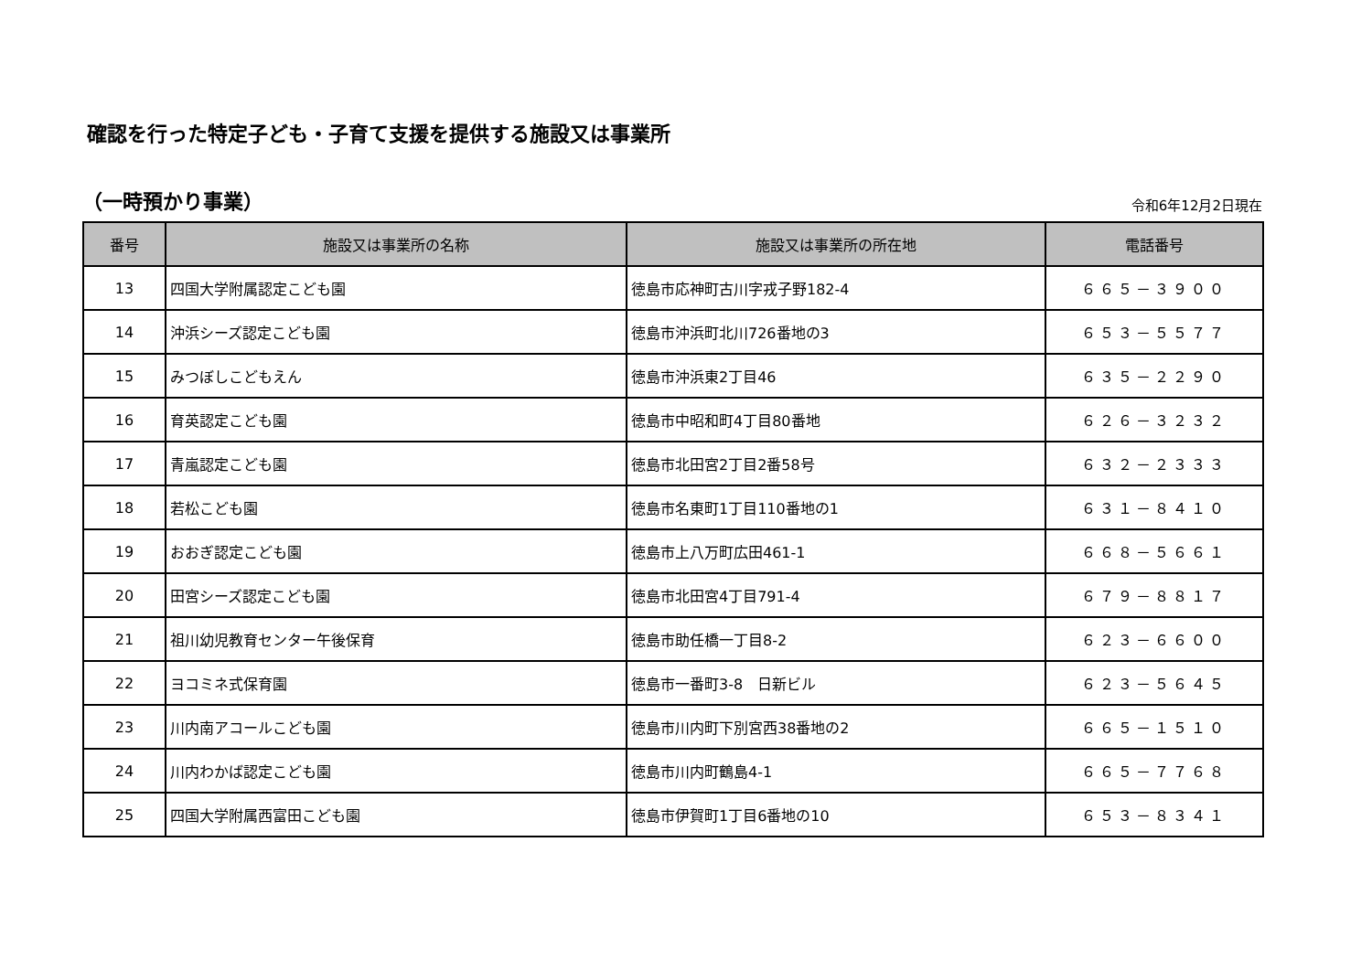確認を行った特定子ども・子育て支援を提供する施設又は事業所
（一時預かり事業） 令和6年12月2日現在
| 番号 | 施設又は事業所の名称 | 施設又は事業所の所在地 | 電話番号 |
| --- | --- | --- | --- |
| 13 | 四国大学附属認定こども園 | 徳島市応神町古川字戎子野182-4 | ６６５－３９００ |
| 14 | 沖浜シーズ認定こども園 | 徳島市沖浜町北川726番地の3 | ６５３－５５７７ |
| 15 | みつぼしこどもえん | 徳島市沖浜東2丁目46 | ６３５－２２９０ |
| 16 | 育英認定こども園 | 徳島市中昭和町4丁目80番地 | ６２６－３２３２ |
| 17 | 青嵐認定こども園 | 徳島市北田宮2丁目2番58号 | ６３２－２３３３ |
| 18 | 若松こども園 | 徳島市名東町1丁目110番地の1 | ６３１－８４１０ |
| 19 | おおぎ認定こども園 | 徳島市上八万町広田461-1 | ６６８－５６６１ |
| 20 | 田宮シーズ認定こども園 | 徳島市北田宮4丁目791-4 | ６７９－８８１７ |
| 21 | 祖川幼児教育センター午後保育 | 徳島市助任橋一丁目8-2 | ６２３－６６００ |
| 22 | ヨコミネ式保育園 | 徳島市一番町3-8 日新ビル | ６２３－５６４５ |
| 23 | 川内南アコールこども園 | 徳島市川内町下別宮西38番地の2 | ６６５－１５１０ |
| 24 | 川内わかば認定こども園 | 徳島市川内町鶴島4-1 | ６６５－７７６８ |
| 25 | 四国大学附属西富田こども園 | 徳島市伊賀町1丁目6番地の10 | ６５３－８３４１ |